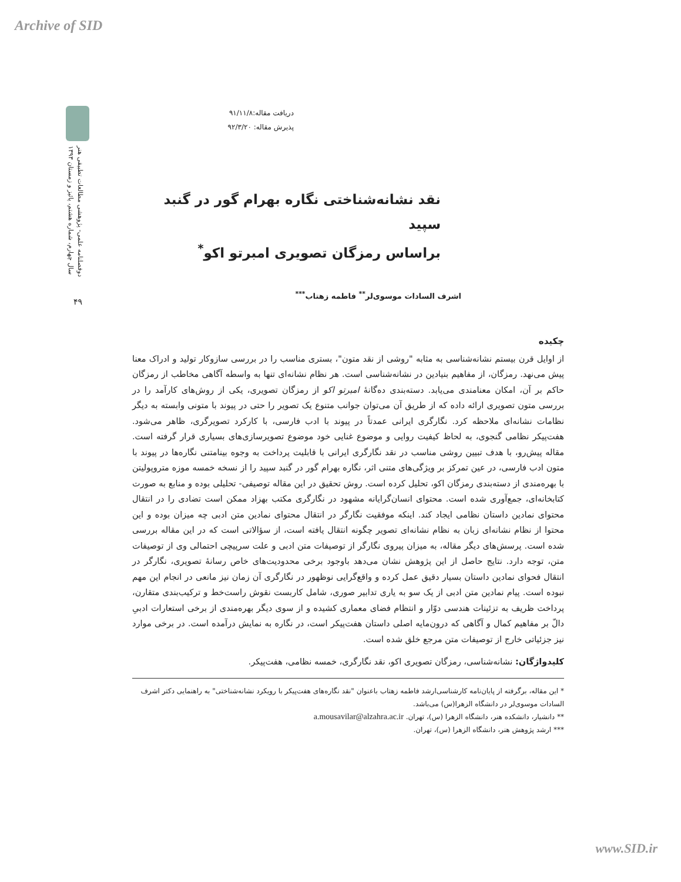Archive of SID
دوفصلنامه علمی- پژوهشی مطالعات تطبیقی هنر
سال چهارم، شماره هشتم، پائیز و زمستان ۱۳۹۳
۴۹
دریافت مقاله:۹۱/۱۱/۸
پذیرش مقاله: ۹۲/۳/۲۰
نقد نشانه‌شناختی نگاره بهرام گور در گنبد سپید
براساس رمزگان تصویری امبرتو اکو<sup>*</sup>
اشرف السادات موسوی‌لر<sup>**</sup> فاطمه زهتاب<sup>***</sup>
چکیده
از اوایل قرن بیستم نشانه‌شناسی به مثابه "روشی از نقد متون"، بستری مناسب را در بررسی سازوکار تولید و ادراک معنا پیش می‌نهد. رمزگان، از مفاهیم بنیادین در نشانه‌شناسی است. هر نظام نشانه‌ای تنها به واسطه آگاهی مخاطب از رمزگان حاکم بر آن، امکان معنامندی می‌یابد. دسته‌بندی ده‌گانۀ امبرتو اکو از رمزگان تصویری، یکی از روش‌های کارآمد را در بررسی متون تصویری ارائه داده که از طریق آن می‌توان جوانب متنوع یک تصویر را حتی در پیوند با متونی وابسته به دیگر نظامات نشانه‌ای ملاحظه کرد. نگارگری ایرانی عمدتاً در پیوند با ادب فارسی، با کارکرد تصویرگری، ظاهر می‌شود. هفت‌پیکر نظامی گنجوی، به لحاظ کیفیت روایی و موضوع غنایی خود موضوع تصویرسازی‌های بسیاری قرار گرفته است. مقاله پیش‌رو، با هدف تبیین روشی مناسب در نقد نگارگری ایرانی با قابلیت پرداخت به وجوه بینامتنی نگاره‌ها در پیوند با متون ادب فارسی، در عین تمرکز بر ویژگی‌های متنی اثر، نگاره بهرام گور در گنبد سپید را از نسخه خمسه موزه متروپولیتن با بهره‌مندی از دسته‌بندی رمزگان اکو، تحلیل کرده است. روش تحقیق در این مقاله توصیفی- تحلیلی بوده و منابع به صورت کتابخانه‌ای، جمع‌آوری شده است. محتوای انسان‌گرایانه مشهود در نگارگری مکتب بهزاد ممکن است تضادی را در انتقال محتوای نمادین داستان نظامی ایجاد کند. اینکه موفقیت نگارگر در انتقال محتوای نمادین متن ادبی چه میزان بوده و این محتوا از نظام نشانه‌ای زبان به نظام نشانه‌ای تصویر چگونه انتقال یافته است، از سؤالاتی است که در این مقاله بررسی شده است. پرسش‌های دیگر مقاله، به میزان پیروی نگارگر از توصیفات متن ادبی و علت سرپیچی احتمالی وی از توصیفات متن، توجه دارد. نتایج حاصل از این پژوهش نشان می‌دهد باوجود برخی محدودیت‌های خاص رسانۀ تصویری، نگارگر در انتقال فحوای نمادین داستان بسیار دقیق عمل کرده و واقع‌گرایی نوظهور در نگارگری آن زمان نیز مانعی در انجام این مهم نبوده است. پیام نمادین متن ادبی از یک سو به یاری تدابیر صوری، شامل کاربست نقوش راست‌خط و ترکیب‌بندی متقارن، پرداخت ظریف به تزئینات هندسی دوّار و انتظام فضای معماری کشیده و از سوی دیگر بهره‌مندی از برخی استعارات ادبیِ دالّ بر مفاهیم کمال و آگاهی که درون‌مایه اصلی داستان هفت‌پیکر است، در نگاره به نمایش درآمده است. در برخی موارد نیز جزئیاتی خارج از توصیفات متن مرجع خلق شده است.
کلیدواژگان: نشانه‌شناسی، رمزگان تصویری اکو، نقد نگارگری، خمسه نظامی، هفت‌پیکر.
* این مقاله، برگرفته از پایان‌نامه کارشناسی‌ارشد فاطمه زهتاب باعنوان "نقد نگاره‌های هفت‌پیکر با رویکرد نشانه‌شناختی" به راهنمایی دکتر اشرف السادات موسوی‌لر در دانشگاه الزهرا(س) می‌باشد.
** دانشیار، دانشکده هنر، دانشگاه الزهرا (س)، تهران. a.mousavilar@alzahra.ac.ir
*** ارشد پژوهش هنر، دانشگاه الزهرا (س)، تهران.
www.SID.ir